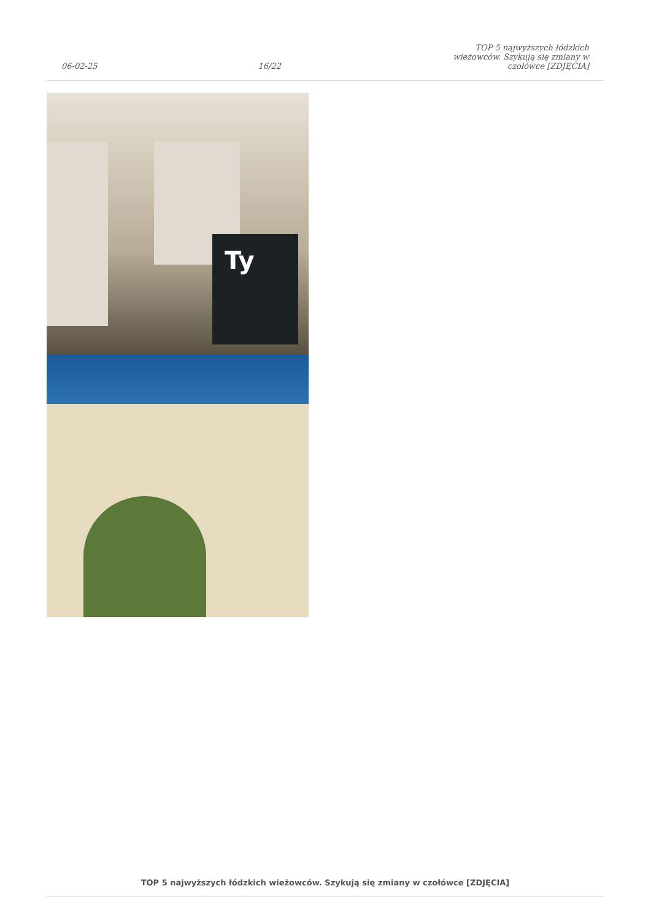06-02-25
16/22
TOP 5 najwyższych łódzkich wieżowców. Szykują się zmiany w czołówce [ZDJĘCIA]
Ty
TOP 5 najwyższych łódzkich wieżowców. Szykują się zmiany w czołówce [ZDJĘCIA]